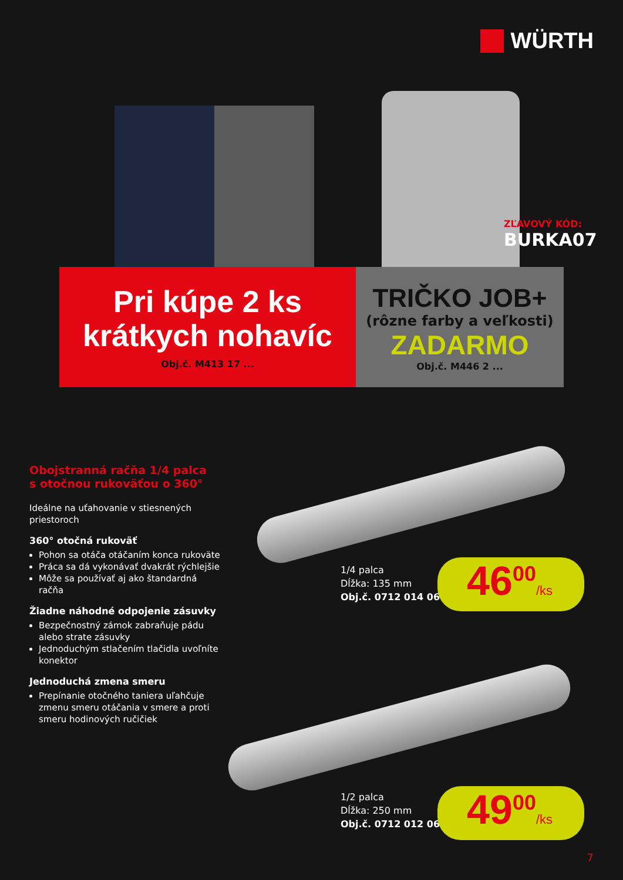WÜRTH
ZĽAVOVÝ KÓD:
BURKA07
Pri kúpe 2 ks
krátkych nohavíc
Obj.č. M413 17 ...
TRIČKO JOB+
(rôzne farby a veľkosti)
ZADARMO
Obj.č. M446 2 ...
Obojstranná račňa 1/4 palca
s otočnou rukoväťou o 360°
Ideálne na uťahovanie v stiesnených priestoroch
360° otočná rukoväť
Pohon sa otáča otáčaním konca rukoväte
Práca sa dá vykonávať dvakrát rýchlejšie
Môže sa používať aj ako štandardná račňa
Žiadne náhodné odpojenie zásuvky
Bezpečnostný zámok zabraňuje pádu alebo strate zásuvky
Jednoduchým stlačením tlačidla uvoľníte konektor
Jednoduchá zmena smeru
Prepínanie otočného taniera uľahčuje zmenu smeru otáčania v smere a proti smeru hodinových ručičiek
1/4 palca
Dĺžka: 135 mm
Obj.č. 0712 014 06
46<sup>00</sup>/ks
1/2 palca
Dĺžka: 250 mm
Obj.č. 0712 012 06
49<sup>00</sup>/ks
7